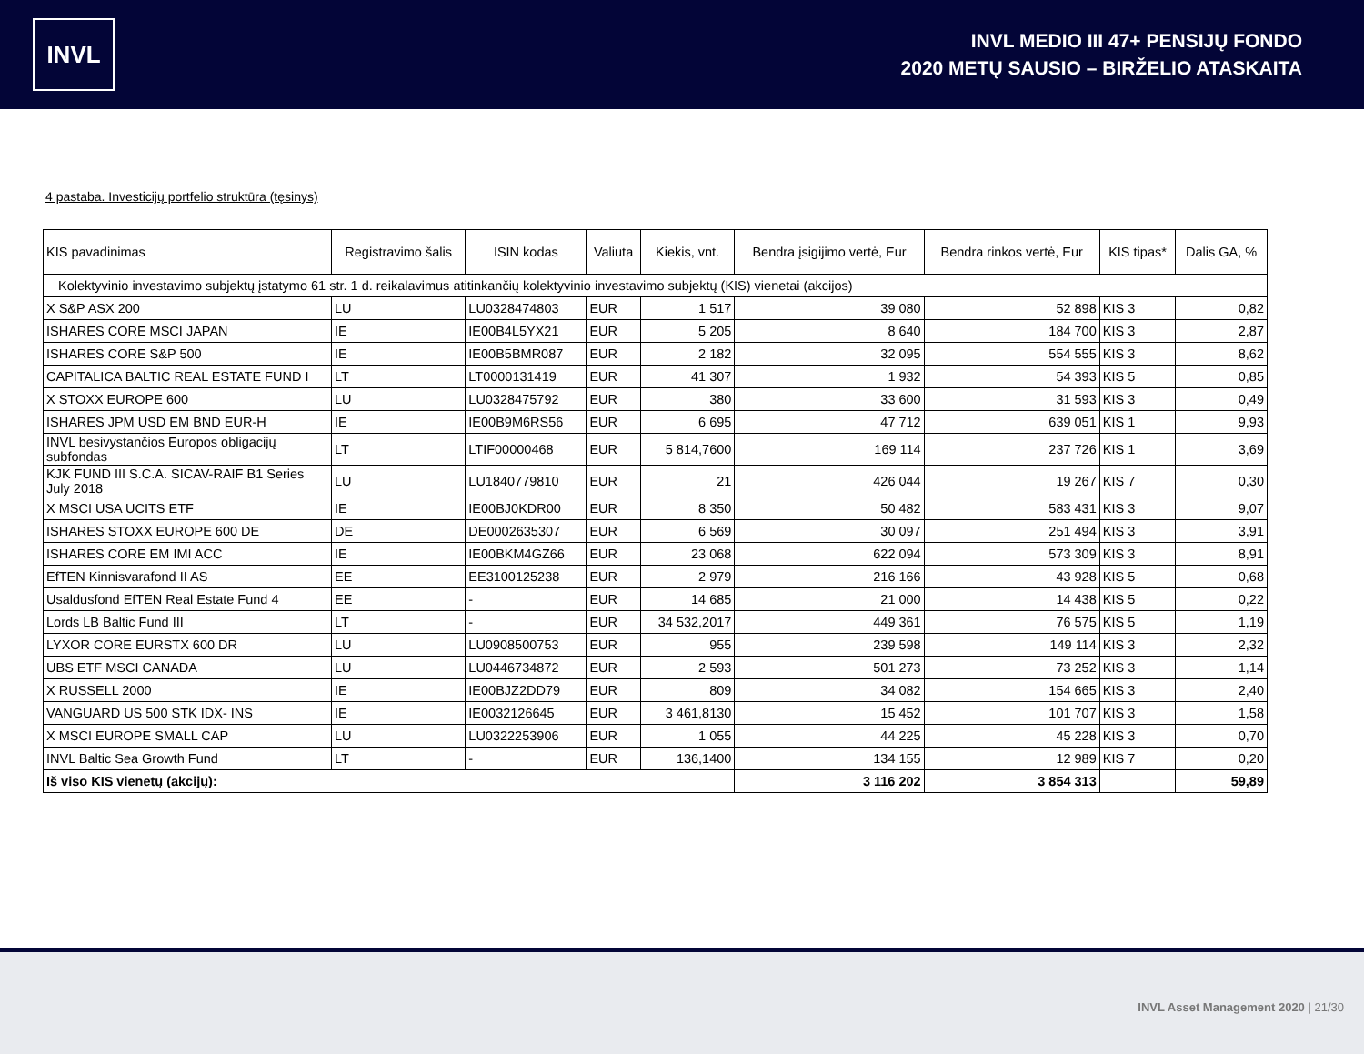INVL
INVL MEDIO III 47+ PENSIJŲ FONDO
2020 METŲ SAUSIO – BIRŽELIO ATASKAITA
4 pastaba. Investicijų portfelio struktūra (tęsinys)
| KIS pavadinimas | Registravimo šalis | ISIN kodas | Valiuta | Kiekis, vnt. | Bendra įsigijimo vertė, Eur | Bendra rinkos vertė, Eur | KIS tipas* | Dalis GA, % |
| --- | --- | --- | --- | --- | --- | --- | --- | --- |
| Kolektyvinio investavimo subjektų įstatymo 61 str. 1 d. reikalavimus atitinkančių kolektyvinio investavimo subjektų (KIS) vienetai (akcijos) | | | | | | | | |
| X S&P ASX 200 | LU | LU0328474803 | EUR | 1 517 | 39 080 | 52 898 | KIS 3 | 0,82 |
| ISHARES CORE MSCI JAPAN | IE | IE00B4L5YX21 | EUR | 5 205 | 8 640 | 184 700 | KIS 3 | 2,87 |
| ISHARES CORE S&P 500 | IE | IE00B5BMR087 | EUR | 2 182 | 32 095 | 554 555 | KIS 3 | 8,62 |
| CAPITALICA BALTIC REAL ESTATE FUND I | LT | LT0000131419 | EUR | 41 307 | 1 932 | 54 393 | KIS 5 | 0,85 |
| X STOXX EUROPE 600 | LU | LU0328475792 | EUR | 380 | 33 600 | 31 593 | KIS 3 | 0,49 |
| ISHARES JPM USD EM BND EUR-H | IE | IE00B9M6RS56 | EUR | 6 695 | 47 712 | 639 051 | KIS 1 | 9,93 |
| INVL besivystančios Europos obligacijų subfondas | LT | LTIF00000468 | EUR | 5 814,7600 | 169 114 | 237 726 | KIS 1 | 3,69 |
| KJK FUND III S.C.A. SICAV-RAIF B1 Series July 2018 | LU | LU1840779810 | EUR | 21 | 426 044 | 19 267 | KIS 7 | 0,30 |
| X MSCI USA UCITS ETF | IE | IE00BJ0KDR00 | EUR | 8 350 | 50 482 | 583 431 | KIS 3 | 9,07 |
| ISHARES STOXX EUROPE 600 DE | DE | DE0002635307 | EUR | 6 569 | 30 097 | 251 494 | KIS 3 | 3,91 |
| ISHARES CORE EM IMI ACC | IE | IE00BKM4GZ66 | EUR | 23 068 | 622 094 | 573 309 | KIS 3 | 8,91 |
| EfTEN Kinnisvarafond II AS | EE | EE3100125238 | EUR | 2 979 | 216 166 | 43 928 | KIS 5 | 0,68 |
| Usaldusfond EfTEN Real Estate Fund 4 | EE | - | EUR | 14 685 | 21 000 | 14 438 | KIS 5 | 0,22 |
| Lords LB Baltic Fund III | LT | - | EUR | 34 532,2017 | 449 361 | 76 575 | KIS 5 | 1,19 |
| LYXOR CORE EURSTX 600 DR | LU | LU0908500753 | EUR | 955 | 239 598 | 149 114 | KIS 3 | 2,32 |
| UBS ETF MSCI CANADA | LU | LU0446734872 | EUR | 2 593 | 501 273 | 73 252 | KIS 3 | 1,14 |
| X RUSSELL 2000 | IE | IE00BJZ2DD79 | EUR | 809 | 34 082 | 154 665 | KIS 3 | 2,40 |
| VANGUARD US 500 STK IDX- INS | IE | IE0032126645 | EUR | 3 461,8130 | 15 452 | 101 707 | KIS 3 | 1,58 |
| X MSCI EUROPE SMALL CAP | LU | LU0322253906 | EUR | 1 055 | 44 225 | 45 228 | KIS 3 | 0,70 |
| INVL Baltic Sea Growth Fund | LT | - | EUR | 136,1400 | 134 155 | 12 989 | KIS 7 | 0,20 |
| Iš viso KIS vienetų (akcijų): | | | | | 3 116 202 | 3 854 313 | | 59,89 |
INVL Asset Management 2020 | 21/30